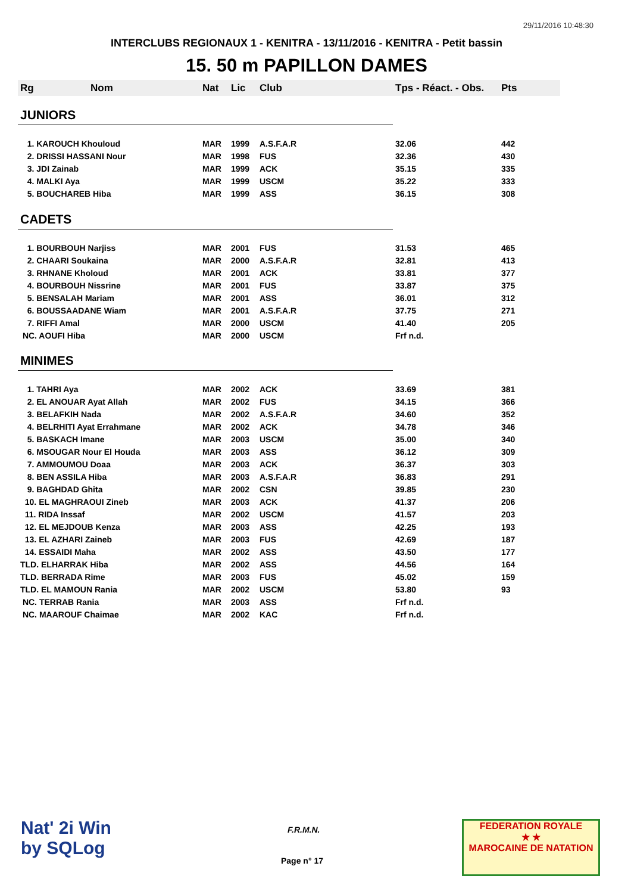29/11/2016 10:48:30
INTERCLUBS REGIONAUX 1 - KENITRA - 13/11/2016 - KENITRA - Petit bassin
15. 50 m PAPILLON DAMES
| Rg | Nom | Nat | Lic | Club | Tps - Réact. - Obs. | Pts |
| --- | --- | --- | --- | --- | --- | --- |
| JUNIORS | | | | | | |
| 1. KAROUCH Khouloud | | MAR | 1999 | A.S.F.A.R | 32.06 | 442 |
| 2. DRISSI HASSANI Nour | | MAR | 1998 | FUS | 32.36 | 430 |
| 3. JDI Zainab | | MAR | 1999 | ACK | 35.15 | 335 |
| 4. MALKI Aya | | MAR | 1999 | USCM | 35.22 | 333 |
| 5. BOUCHAREB Hiba | | MAR | 1999 | ASS | 36.15 | 308 |
| CADETS | | | | | | |
| 1. BOURBOUH Narjiss | | MAR | 2001 | FUS | 31.53 | 465 |
| 2. CHAARI Soukaina | | MAR | 2000 | A.S.F.A.R | 32.81 | 413 |
| 3. RHNANE Kholoud | | MAR | 2001 | ACK | 33.81 | 377 |
| 4. BOURBOUH Nissrine | | MAR | 2001 | FUS | 33.87 | 375 |
| 5. BENSALAH Mariam | | MAR | 2001 | ASS | 36.01 | 312 |
| 6. BOUSSAADANE Wiam | | MAR | 2001 | A.S.F.A.R | 37.75 | 271 |
| 7. RIFFI Amal | | MAR | 2000 | USCM | 41.40 | 205 |
| NC. AOUFI Hiba | | MAR | 2000 | USCM | Frf n.d. | |
| MINIMES | | | | | | |
| 1. TAHRI Aya | | MAR | 2002 | ACK | 33.69 | 381 |
| 2. EL ANOUAR Ayat Allah | | MAR | 2002 | FUS | 34.15 | 366 |
| 3. BELAFKIH Nada | | MAR | 2002 | A.S.F.A.R | 34.60 | 352 |
| 4. BELRHITI Ayat Errahmane | | MAR | 2002 | ACK | 34.78 | 346 |
| 5. BASKACH Imane | | MAR | 2003 | USCM | 35.00 | 340 |
| 6. MSOUGAR Nour El Houda | | MAR | 2003 | ASS | 36.12 | 309 |
| 7. AMMOUMOU Doaa | | MAR | 2003 | ACK | 36.37 | 303 |
| 8. BEN ASSILA Hiba | | MAR | 2003 | A.S.F.A.R | 36.83 | 291 |
| 9. BAGHDAD Ghita | | MAR | 2002 | CSN | 39.85 | 230 |
| 10. EL MAGHRAOUI Zineb | | MAR | 2003 | ACK | 41.37 | 206 |
| 11. RIDA Inssaf | | MAR | 2002 | USCM | 41.57 | 203 |
| 12. EL MEJDOUB Kenza | | MAR | 2003 | ASS | 42.25 | 193 |
| 13. EL AZHARI Zaineb | | MAR | 2003 | FUS | 42.69 | 187 |
| 14. ESSAIDI Maha | | MAR | 2002 | ASS | 43.50 | 177 |
| TLD. ELHARRAK Hiba | | MAR | 2002 | ASS | 44.56 | 164 |
| TLD. BERRADA Rime | | MAR | 2003 | FUS | 45.02 | 159 |
| TLD. EL MAMOUN Rania | | MAR | 2002 | USCM | 53.80 | 93 |
| NC. TERRAB Rania | | MAR | 2003 | ASS | Frf n.d. | |
| NC. MAAROUF Chaimae | | MAR | 2002 | KAC | Frf n.d. | |
Nat' 2i Win
by SQLog
F.R.M.N.
Page n° 17
FEDERATION ROYALE
★ ★
MAROCAINE DE NATATION